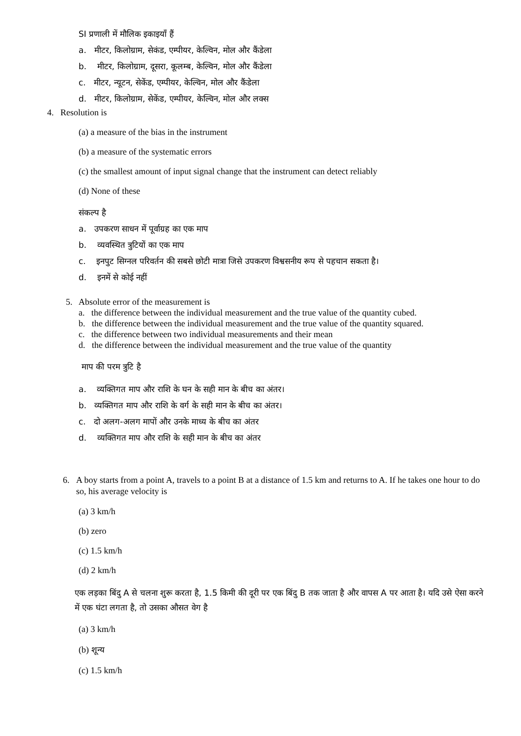SI प्रणाली में मौलिक इकाइयाँ हैं
a. मीटर, किलोग्राम, सेकंड, एम्पीयर, केल्विन, मोल और कैंडेला
b. मीटर, किलोग्राम, दूसरा, कूलम्ब, केल्विन, मोल और कैंडेला
c. मीटर, न्यूटन, सेकेंड, एम्पीयर, केल्विन, मोल और कैंडेला
d. मीटर, किलोग्राम, सेकेंड, एम्पीयर, केल्विन, मोल और लक्स
4. Resolution is
(a) a measure of the bias in the instrument
(b) a measure of the systematic errors
(c) the smallest amount of input signal change that the instrument can detect reliably
(d) None of these
संकल्प है
a. उपकरण साधन में पूर्वाग्रह का एक माप
b. व्यवस्थित त्रुटियों का एक माप
c. इनपुट सिग्नल परिवर्तन की सबसे छोटी मात्रा जिसे उपकरण विश्वसनीय रूप से पहचान सकता है।
d. इनमें से कोई नहीं
5. Absolute error of the measurement is
a. the difference between the individual measurement and the true value of the quantity cubed.
b. the difference between the individual measurement and the true value of the quantity squared.
c. the difference between two individual measurements and their mean
d. the difference between the individual measurement and the true value of the quantity
माप की परम त्रुटि है
a. व्यक्तिगत माप और राशि के घन के सही मान के बीच का अंतर।
b. व्यक्तिगत माप और राशि के वर्ग के सही मान के बीच का अंतर।
c. दो अलग-अलग मापों और उनके माध्य के बीच का अंतर
d. व्यक्तिगत माप और राशि के सही मान के बीच का अंतर
6. A boy starts from a point A, travels to a point B at a distance of 1.5 km and returns to A. If he takes one hour to do so, his average velocity is
(a) 3 km/h
(b) zero
(c) 1.5 km/h
(d) 2 km/h
एक लड़का बिंदु A से चलना शुरू करता है, 1.5 किमी की दूरी पर एक बिंदु B तक जाता है और वापस A पर आता है। यदि उसे ऐसा करने में एक घंटा लगता है, तो उसका औसत वेग है
(a) 3 km/h
(b) शून्य
(c) 1.5 km/h